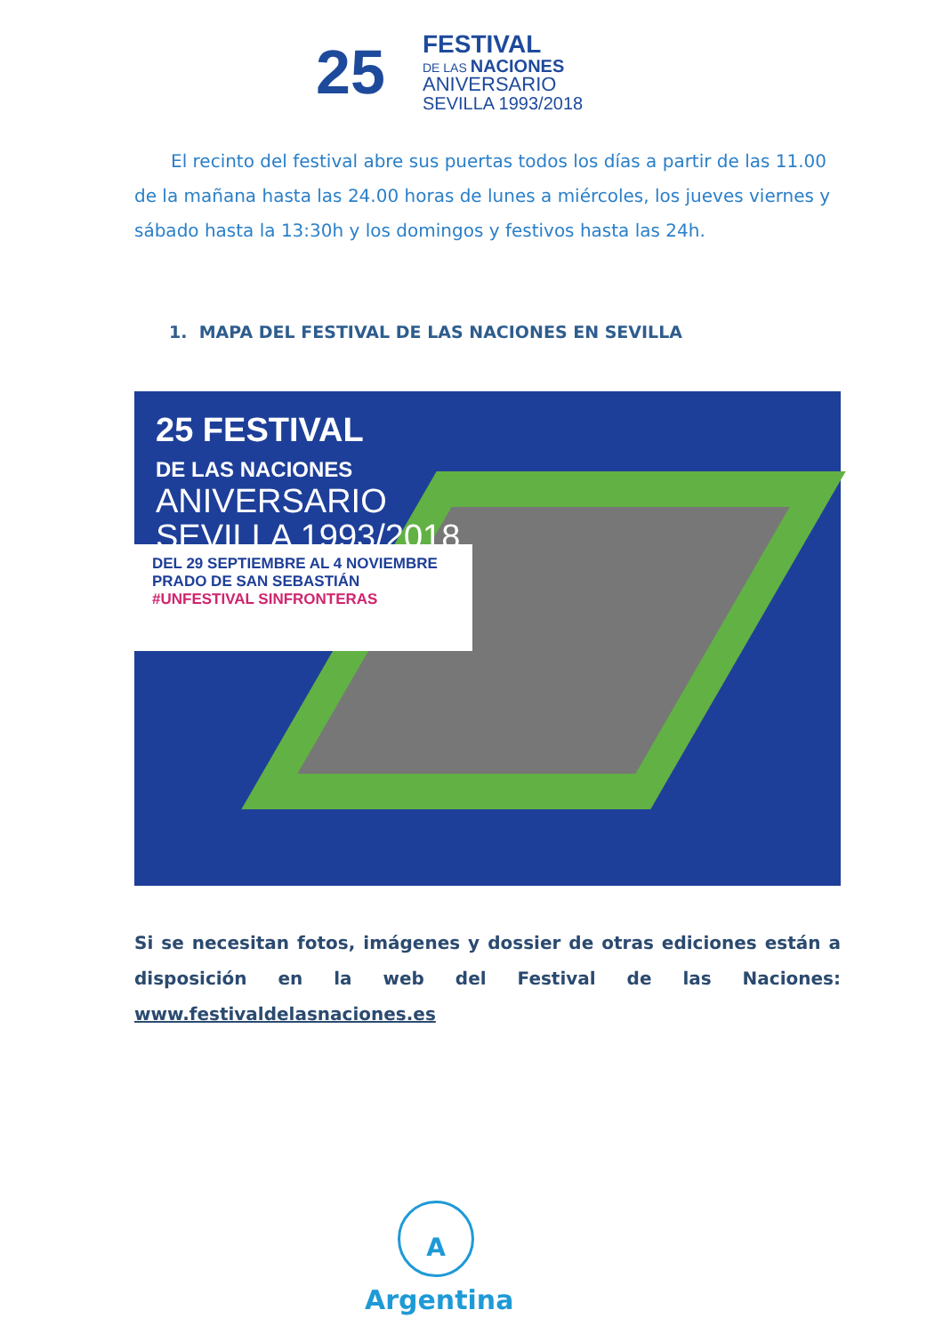25
FESTIVAL
DE LAS NACIONES
ANIVERSARIO
SEVILLA 1993/2018
El recinto del festival abre sus puertas todos los días a partir de las 11.00 de la mañana hasta las 24.00 horas de lunes a miércoles, los jueves viernes y sábado hasta la 13:30h y los domingos y festivos hasta las 24h.
1. MAPA DEL FESTIVAL DE LAS NACIONES EN SEVILLA
25 FESTIVAL
DE LAS NACIONES
ANIVERSARIO
SEVILLA 1993/2018
DEL 29 SEPTIEMBRE AL 4 NOVIEMBRE
PRADO DE SAN SEBASTIÁN
#UNFESTIVAL SINFRONTERAS
Si se necesitan fotos, imágenes y dossier de otras ediciones están a disposición en la web del Festival de las Naciones: www.festivaldelasnaciones.es
A
Argentina